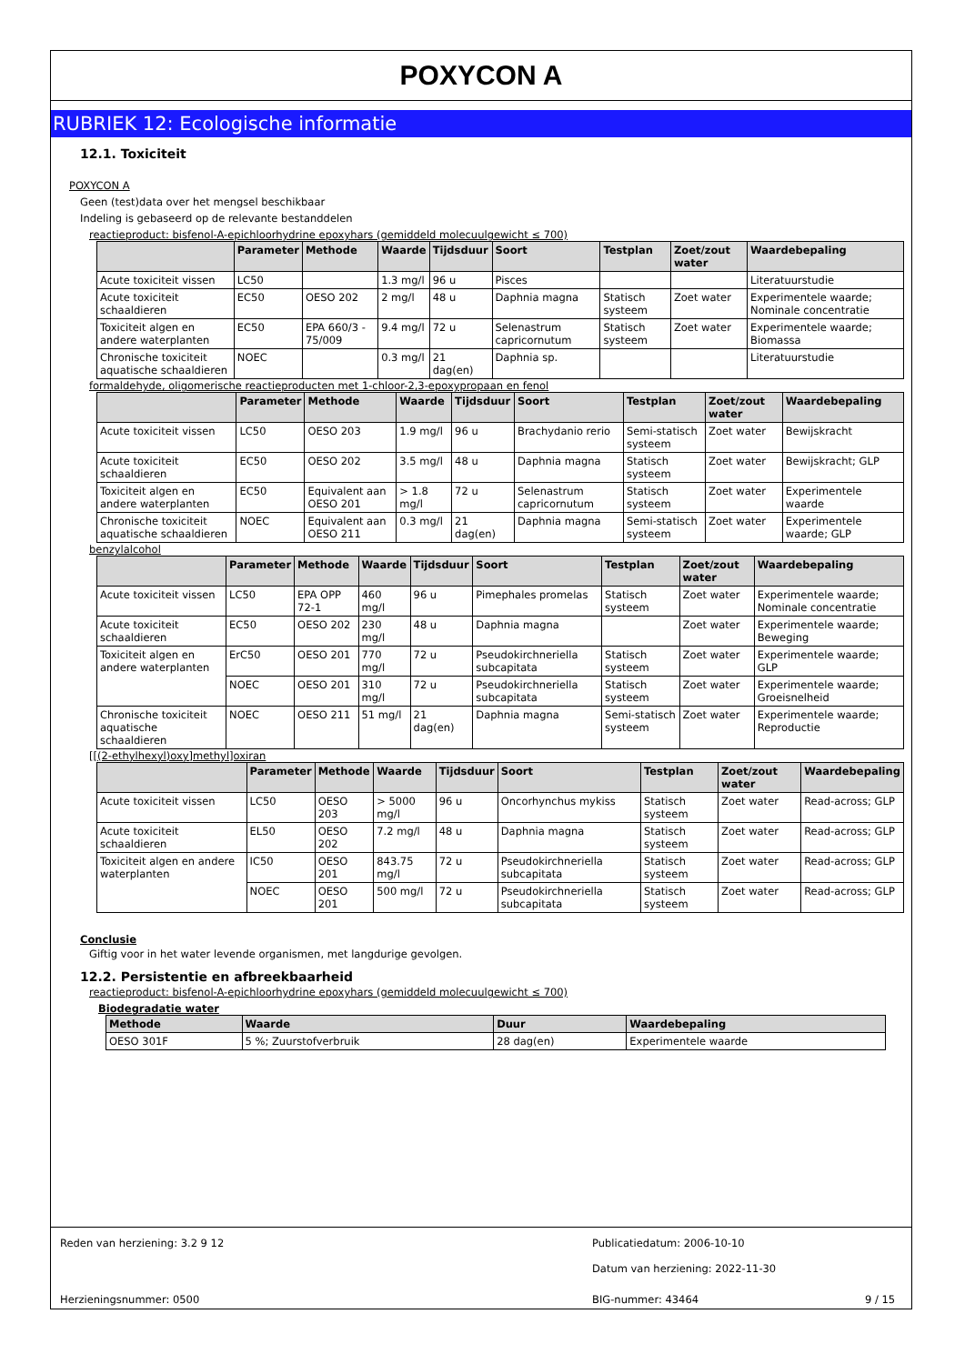POXYCON A
RUBRIEK 12: Ecologische informatie
12.1. Toxiciteit
POXYCON A
Geen (test)data over het mengsel beschikbaar
Indeling is gebaseerd op de relevante bestanddelen
reactieproduct: bisfenol-A-epichloorhydrine epoxyhars (gemiddeld molecuulgewicht ≤ 700)
| | Parameter | Methode | Waarde | Tijdsduur | Soort | Testplan | Zoet/zout water | Waardebepaling |
| --- | --- | --- | --- | --- | --- | --- | --- | --- |
| Acute toxiciteit vissen | LC50 | | 1.3 mg/l | 96 u | Pisces | | | Literatuurstudie |
| Acute toxiciteit schaaldieren | EC50 | OESO 202 | 2 mg/l | 48 u | Daphnia magna | Statisch systeem | Zoet water | Experimentele waarde; Nominale concentratie |
| Toxiciteit algen en andere waterplanten | EC50 | EPA 660/3 - 75/009 | 9.4 mg/l | 72 u | Selenastrum capricornutum | Statisch systeem | Zoet water | Experimentele waarde; Biomassa |
| Chronische toxiciteit aquatische schaaldieren | NOEC | | 0.3 mg/l | 21 dag(en) | Daphnia sp. | | | Literatuurstudie |
formaldehyde, oligomerische reactieproducten met 1-chloor-2,3-epoxypropaan en fenol
| | Parameter | Methode | Waarde | Tijdsduur | Soort | Testplan | Zoet/zout water | Waardebepaling |
| --- | --- | --- | --- | --- | --- | --- | --- | --- |
| Acute toxiciteit vissen | LC50 | OESO 203 | 1.9 mg/l | 96 u | Brachydanio rerio | Semi-statisch systeem | Zoet water | Bewijskracht |
| Acute toxiciteit schaaldieren | EC50 | OESO 202 | 3.5 mg/l | 48 u | Daphnia magna | Statisch systeem | Zoet water | Bewijskracht; GLP |
| Toxiciteit algen en andere waterplanten | EC50 | Equivalent aan OESO 201 | > 1.8 mg/l | 72 u | Selenastrum capricornutum | Statisch systeem | Zoet water | Experimentele waarde |
| Chronische toxiciteit aquatische schaaldieren | NOEC | Equivalent aan OESO 211 | 0.3 mg/l | 21 dag(en) | Daphnia magna | Semi-statisch systeem | Zoet water | Experimentele waarde; GLP |
benzylalcohol
| | Parameter | Methode | Waarde | Tijdsduur | Soort | Testplan | Zoet/zout water | Waardebepaling |
| --- | --- | --- | --- | --- | --- | --- | --- | --- |
| Acute toxiciteit vissen | LC50 | EPA OPP 72-1 | 460 mg/l | 96 u | Pimephales promelas | Statisch systeem | Zoet water | Experimentele waarde; Nominale concentratie |
| Acute toxiciteit schaaldieren | EC50 | OESO 202 | 230 mg/l | 48 u | Daphnia magna | | Zoet water | Experimentele waarde; Beweging |
| Toxiciteit algen en andere waterplanten | ErC50 | OESO 201 | 770 mg/l | 72 u | Pseudokirchneriella subcapitata | Statisch systeem | Zoet water | Experimentele waarde; GLP |
| | NOEC | OESO 201 | 310 mg/l | 72 u | Pseudokirchneriella subcapitata | Statisch systeem | Zoet water | Experimentele waarde; Groeisnelheid |
| Chronische toxiciteit aquatische schaaldieren | NOEC | OESO 211 | 51 mg/l | 21 dag(en) | Daphnia magna | Semi-statisch systeem | Zoet water | Experimentele waarde; Reproductie |
[[(2-ethylhexyl)oxy]methyl]oxiran
| | Parameter | Methode | Waarde | Tijdsduur | Soort | Testplan | Zoet/zout water | Waardebepaling |
| --- | --- | --- | --- | --- | --- | --- | --- | --- |
| Acute toxiciteit vissen | LC50 | OESO 203 | > 5000 mg/l | 96 u | Oncorhynchus mykiss | Statisch systeem | Zoet water | Read-across; GLP |
| Acute toxiciteit schaaldieren | EL50 | OESO 202 | 7.2 mg/l | 48 u | Daphnia magna | Statisch systeem | Zoet water | Read-across; GLP |
| Toxiciteit algen en andere waterplanten | IC50 | OESO 201 | 843.75 mg/l | 72 u | Pseudokirchneriella subcapitata | Statisch systeem | Zoet water | Read-across; GLP |
| | NOEC | OESO 201 | 500 mg/l | 72 u | Pseudokirchneriella subcapitata | Statisch systeem | Zoet water | Read-across; GLP |
Conclusie
Giftig voor in het water levende organismen, met langdurige gevolgen.
12.2. Persistentie en afbreekbaarheid
reactieproduct: bisfenol-A-epichloorhydrine epoxyhars (gemiddeld molecuulgewicht ≤ 700)
Biodegradatie water
| Methode | Waarde | Duur | Waardebepaling |
| --- | --- | --- | --- |
| OESO 301F | 5 %; Zuurstofverbruik | 28 dag(en) | Experimentele waarde |
Reden van herziening: 3.2 9 12 Publicatiedatum: 2006-10-10
Datum van herziening: 2022-11-30
Herzieningsnummer: 0500 BIG-nummer: 43464 9 / 15